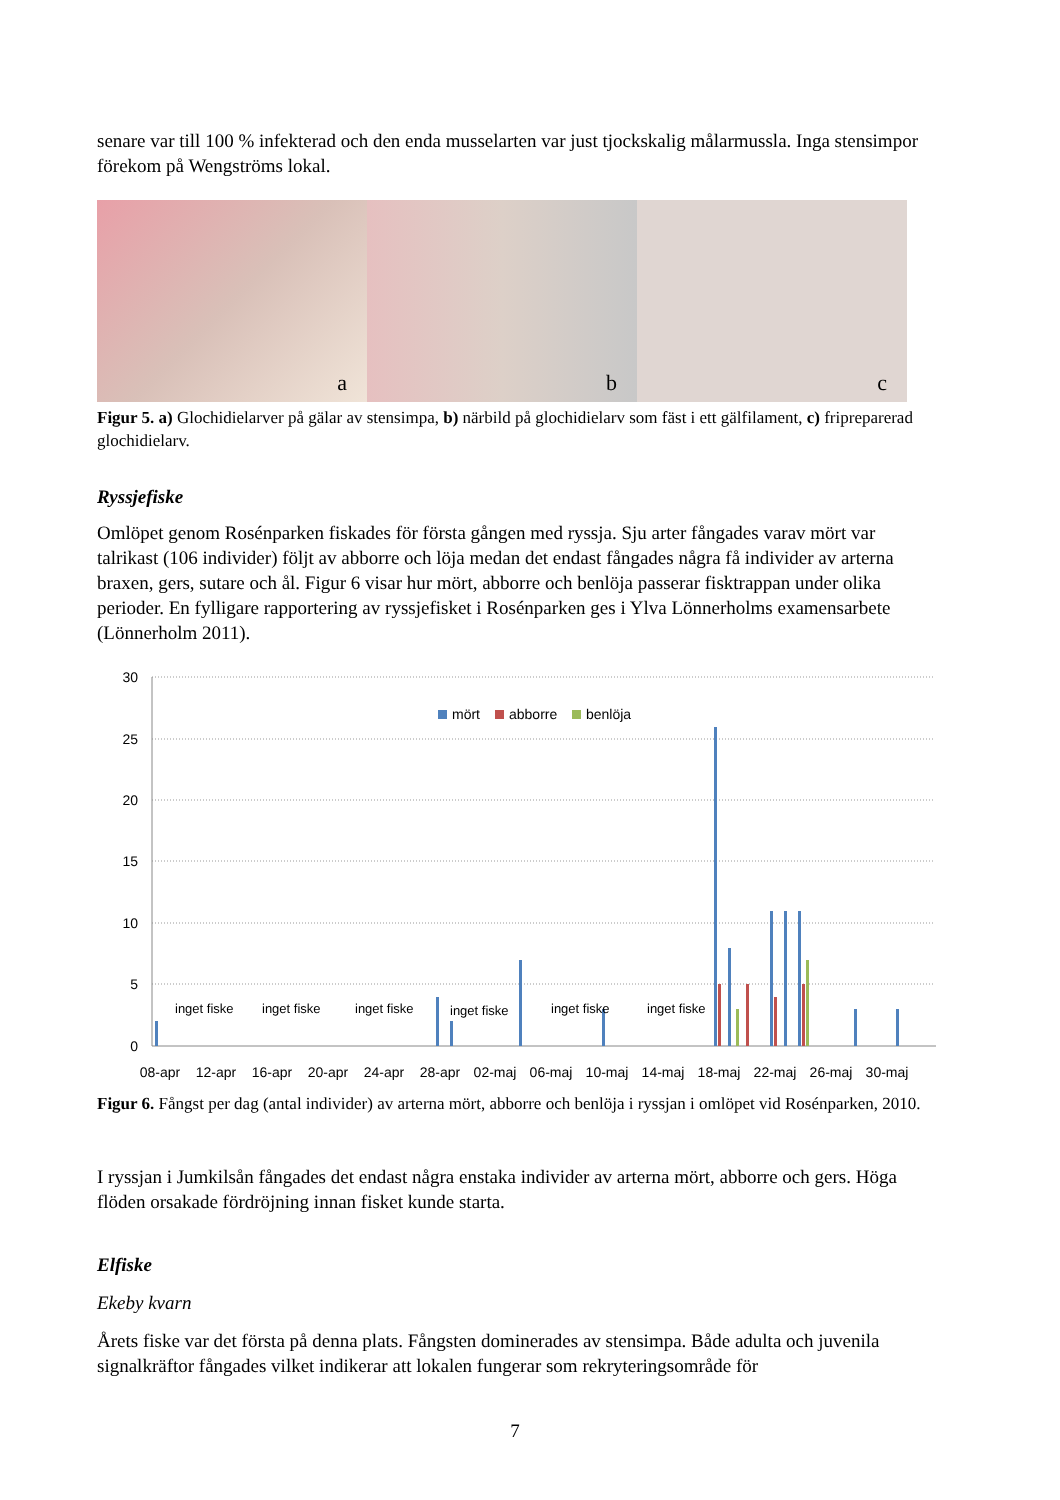senare var till 100 % infekterad och den enda musselarten var just tjockskalig målarmussla. Inga stensimpor förekom på Wengströms lokal.
a
b
c
Figur 5. a) Glochidielarver på gälar av stensimpa, b) närbild på glochidielarv som fäst i ett gälfilament, c) fripreparerad glochidielarv.
Ryssjefiske
Omlöpet genom Rosénparken fiskades för första gången med ryssja. Sju arter fångades varav mört var talrikast (106 individer) följt av abborre och löja medan det endast fångades några få individer av arterna braxen, gers, sutare och ål. Figur 6 visar hur mört, abborre och benlöja passerar fisktrappan under olika perioder. En fylligare rapportering av ryssjefisket i Rosénparken ges i Ylva Lönnerholms examensarbete (Lönnerholm 2011).
30
25
20
15
10
5
0
mört
abborre
benlöja
inget fiske
inget fiske
inget fiske
inget fiske
inget fiske
inget fiske
08-apr
12-apr
16-apr
20-apr
24-apr
28-apr
02-maj
06-maj
10-maj
14-maj
18-maj
22-maj
26-maj
30-maj
Figur 6. Fångst per dag (antal individer) av arterna mört, abborre och benlöja i ryssjan i omlöpet vid Rosénparken, 2010.
I ryssjan i Jumkilsån fångades det endast några enstaka individer av arterna mört, abborre och gers. Höga flöden orsakade fördröjning innan fisket kunde starta.
Elfiske
Ekeby kvarn
Årets fiske var det första på denna plats. Fångsten dominerades av stensimpa. Både adulta och juvenila signalkräftor fångades vilket indikerar att lokalen fungerar som rekryteringsområde för
7